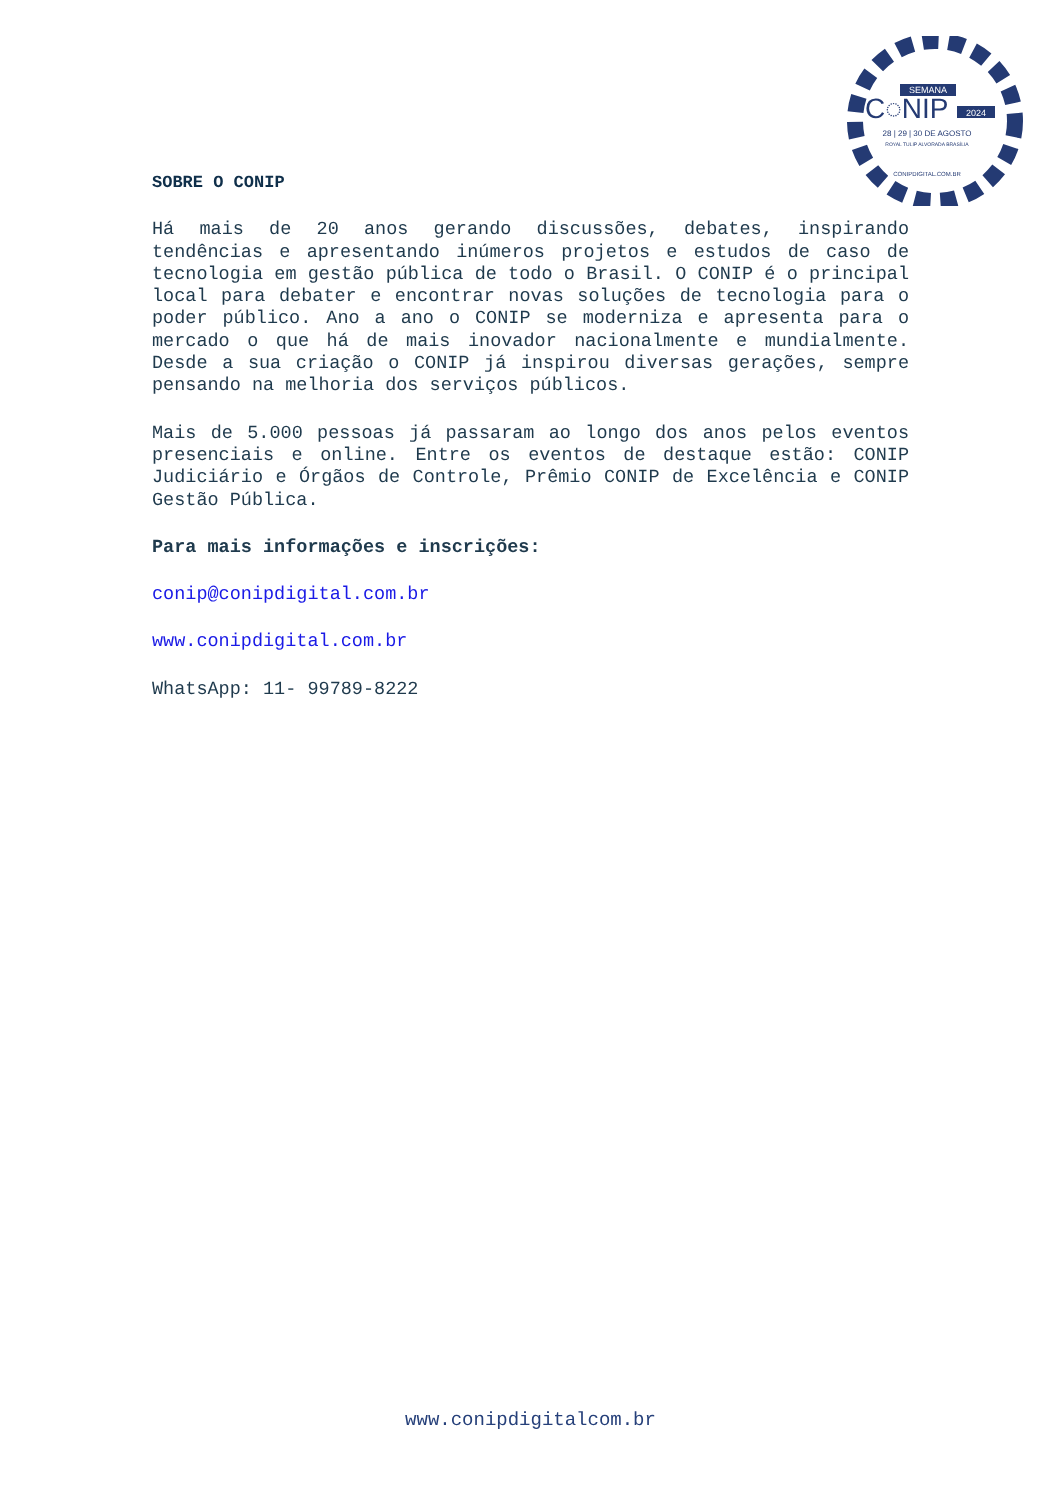SEMANA
C◌NIP
2024
28 | 29 | 30 DE AGOSTO
ROYAL TULIP ALVORADA BRASÍLIA
CONIPDIGITAL.COM.BR
SOBRE O CONIP
Há mais de 20 anos gerando discussões, debates, inspirando tendências e apresentando inúmeros projetos e estudos de caso de tecnologia em gestão pública de todo o Brasil. O CONIP é o principal local para debater e encontrar novas soluções de tecnologia para o poder público. Ano a ano o CONIP se moderniza e apresenta para o mercado o que há de mais inovador nacionalmente e mundialmente. Desde a sua criação o CONIP já inspirou diversas gerações, sempre pensando na melhoria dos serviços públicos.
Mais de 5.000 pessoas já passaram ao longo dos anos pelos eventos presenciais e online. Entre os eventos de destaque estão: CONIP Judiciário e Órgãos de Controle, Prêmio CONIP de Excelência e CONIP Gestão Pública.
Para mais informações e inscrições:
conip@conipdigital.com.br
www.conipdigital.com.br
WhatsApp: 11- 99789-8222
www.conipdigitalcom.br